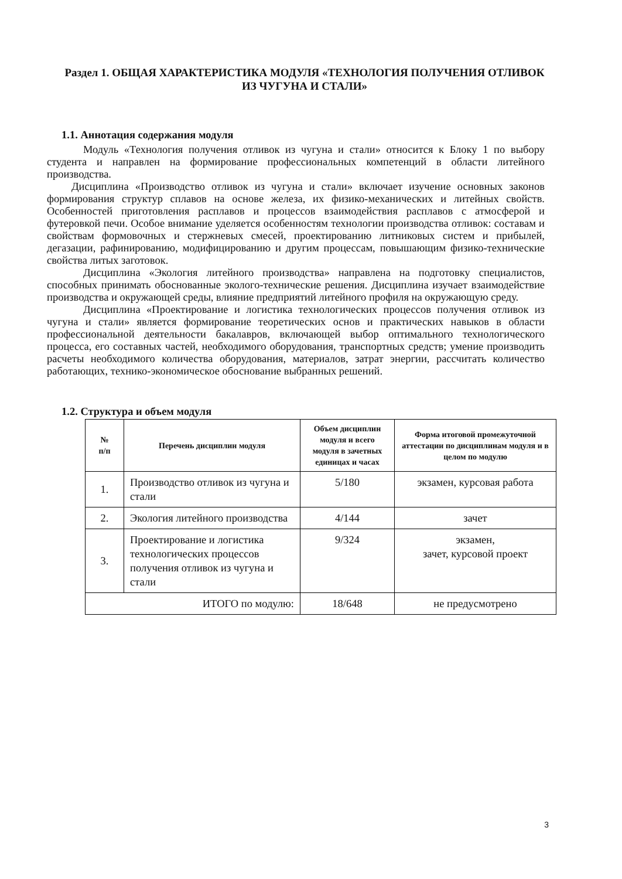Раздел 1. ОБЩАЯ ХАРАКТЕРИСТИКА МОДУЛЯ «ТЕХНОЛОГИЯ ПОЛУЧЕНИЯ ОТЛИВОК ИЗ ЧУГУНА И СТАЛИ»
1.1. Аннотация содержания модуля
Модуль «Технология получения отливок из чугуна и стали» относится к Блоку 1 по выбору студента и направлен на формирование профессиональных компетенций в области литейного производства.
Дисциплина «Производство отливок из чугуна и стали» включает изучение основных законов формирования структур сплавов на основе железа, их физико-механических и литейных свойств. Особенностей приготовления расплавов и процессов взаимодействия расплавов с атмосферой и футеровкой печи. Особое внимание уделяется особенностям технологии производства отливок: составам и свойствам формовочных и стержневых смесей, проектированию литниковых систем и прибылей, дегазации, рафинированию, модифицированию и другим процессам, повышающим физико-технические свойства литых заготовок.
Дисциплина «Экология литейного производства» направлена на подготовку специалистов, способных принимать обоснованные эколого-технические решения. Дисциплина изучает взаимодействие производства и окружающей среды, влияние предприятий литейного профиля на окружающую среду.
Дисциплина «Проектирование и логистика технологических процессов получения отливок из чугуна и стали» является формирование теоретических основ и практических навыков в области профессиональной деятельности бакалавров, включающей выбор оптимального технологического процесса, его составных частей, необходимого оборудования, транспортных средств; умение производить расчеты необходимого количества оборудования, материалов, затрат энергии, рассчитать количество работающих, технико-экономическое обоснование выбранных решений.
1.2. Структура и объем модуля
| № п/п | Перечень дисциплин модуля | Объем дисциплин модуля и всего модуля в зачетных единицах и часах | Форма итоговой промежуточной аттестации по дисциплинам модуля и в целом по модулю |
| --- | --- | --- | --- |
| 1. | Производство отливок из чугуна и стали | 5/180 | экзамен, курсовая работа |
| 2. | Экология литейного производства | 4/144 | зачет |
| 3. | Проектирование и логистика технологических процессов получения отливок из чугуна и стали | 9/324 | экзамен, зачет, курсовой проект |
| ИТОГО по модулю: | | 18/648 | не предусмотрено |
3